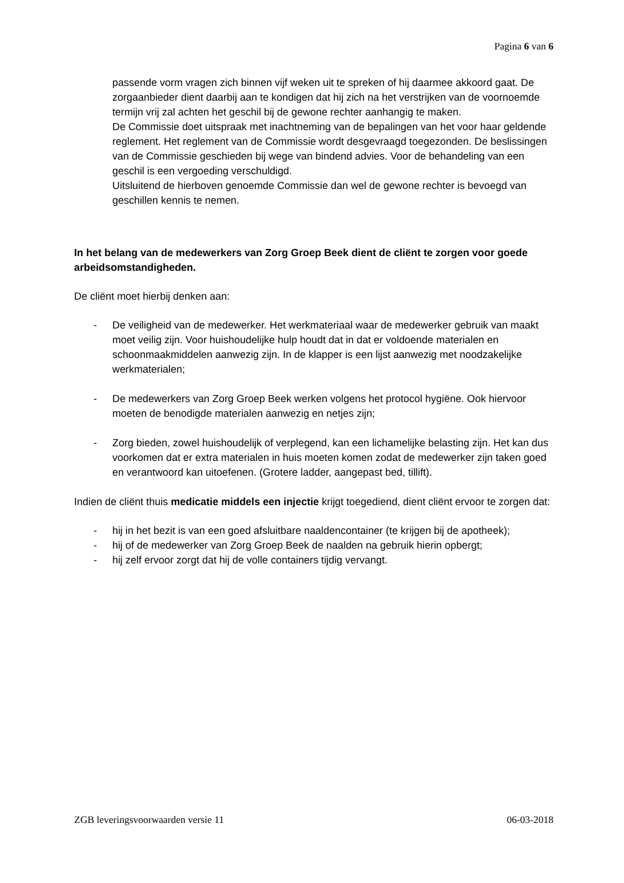Pagina 6 van 6
passende vorm vragen zich binnen vijf weken uit te spreken of hij daarmee akkoord gaat. De zorgaanbieder dient daarbij aan te kondigen dat hij zich na het verstrijken van de voornoemde termijn vrij zal achten het geschil bij de gewone rechter aanhangig te maken.
De Commissie doet uitspraak met inachtneming van de bepalingen van het voor haar geldende reglement. Het reglement van de Commissie wordt desgevraagd toegezonden. De beslissingen van de Commissie geschieden bij wege van bindend advies. Voor de behandeling van een geschil is een vergoeding verschuldigd.
Uitsluitend de hierboven genoemde Commissie dan wel de gewone rechter is bevoegd van geschillen kennis te nemen.
In het belang van de medewerkers van Zorg Groep Beek dient de cliënt te zorgen voor goede arbeidsomstandigheden.
De cliënt moet hierbij denken aan:
- De veiligheid van de medewerker. Het werkmateriaal waar de medewerker gebruik van maakt moet veilig zijn. Voor huishoudelijke hulp houdt dat in dat er voldoende materialen en schoonmaakmiddelen aanwezig zijn. In de klapper is een lijst aanwezig met noodzakelijke werkmaterialen;
- De medewerkers van Zorg Groep Beek werken volgens het protocol hygiëne. Ook hiervoor moeten de benodigde materialen aanwezig en netjes zijn;
- Zorg bieden, zowel huishoudelijk of verplegend, kan een lichamelijke belasting zijn. Het kan dus voorkomen dat er extra materialen in huis moeten komen zodat de medewerker zijn taken goed en verantwoord kan uitoefenen. (Grotere ladder, aangepast bed, tillift).
Indien de cliënt thuis medicatie middels een injectie krijgt toegediend, dient cliënt ervoor te zorgen dat:
- hij in het bezit is van een goed afsluitbare naaldencontainer (te krijgen bij de apotheek);
- hij of de medewerker van Zorg Groep Beek de naalden na gebruik hierin opbergt;
- hij zelf ervoor zorgt dat hij de volle containers tijdig vervangt.
ZGB leveringsvoorwaarden versie 11 06-03-2018